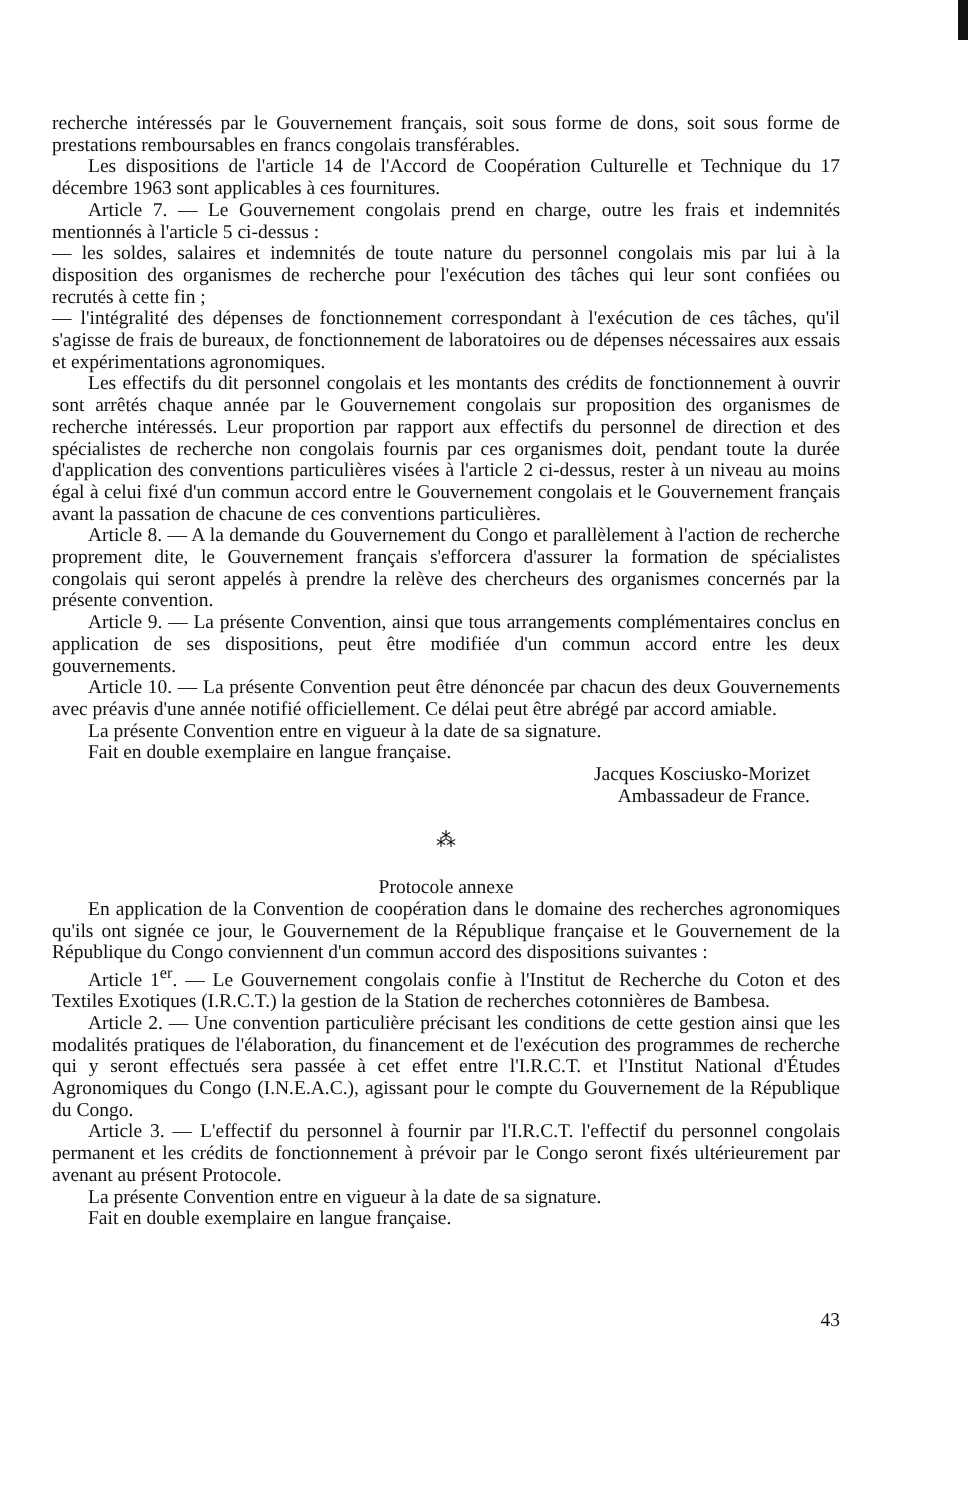recherche intéressés par le Gouvernement français, soit sous forme de dons, soit sous forme de prestations remboursables en francs congolais transférables.
Les dispositions de l'article 14 de l'Accord de Coopération Culturelle et Technique du 17 décembre 1963 sont applicables à ces fournitures.
Article 7. — Le Gouvernement congolais prend en charge, outre les frais et indemnités mentionnés à l'article 5 ci-dessus :
— les soldes, salaires et indemnités de toute nature du personnel congolais mis par lui à la disposition des organismes de recherche pour l'exécution des tâches qui leur sont confiées ou recrutés à cette fin ;
— l'intégralité des dépenses de fonctionnement correspondant à l'exécution de ces tâches, qu'il s'agisse de frais de bureaux, de fonctionnement de laboratoires ou de dépenses nécessaires aux essais et expérimentations agronomiques.
Les effectifs du dit personnel congolais et les montants des crédits de fonctionnement à ouvrir sont arrêtés chaque année par le Gouvernement congolais sur proposition des organismes de recherche intéressés. Leur proportion par rapport aux effectifs du personnel de direction et des spécialistes de recherche non congolais fournis par ces organismes doit, pendant toute la durée d'application des conventions particulières visées à l'article 2 ci-dessus, rester à un niveau au moins égal à celui fixé d'un commun accord entre le Gouvernement congolais et le Gouvernement français avant la passation de chacune de ces conventions particulières.
Article 8. — A la demande du Gouvernement du Congo et parallèlement à l'action de recherche proprement dite, le Gouvernement français s'efforcera d'assurer la formation de spécialistes congolais qui seront appelés à prendre la relève des chercheurs des organismes concernés par la présente convention.
Article 9. — La présente Convention, ainsi que tous arrangements complémentaires conclus en application de ses dispositions, peut être modifiée d'un commun accord entre les deux gouvernements.
Article 10. — La présente Convention peut être dénoncée par chacun des deux Gouvernements avec préavis d'une année notifié officiellement. Ce délai peut être abrégé par accord amiable.
La présente Convention entre en vigueur à la date de sa signature.
Fait en double exemplaire en langue française.
Jacques Kosciusko-Morizet
Ambassadeur de France.
⁂
Protocole annexe
En application de la Convention de coopération dans le domaine des recherches agronomiques qu'ils ont signée ce jour, le Gouvernement de la République française et le Gouvernement de la République du Congo conviennent d'un commun accord des dispositions suivantes :
Article 1<sup>er</sup>. — Le Gouvernement congolais confie à l'Institut de Recherche du Coton et des Textiles Exotiques (I.R.C.T.) la gestion de la Station de recherches cotonnières de Bambesa.
Article 2. — Une convention particulière précisant les conditions de cette gestion ainsi que les modalités pratiques de l'élaboration, du financement et de l'exécution des programmes de recherche qui y seront effectués sera passée à cet effet entre l'I.R.C.T. et l'Institut National d'Études Agronomiques du Congo (I.N.E.A.C.), agissant pour le compte du Gouvernement de la République du Congo.
Article 3. — L'effectif du personnel à fournir par l'I.R.C.T. l'effectif du personnel congolais permanent et les crédits de fonctionnement à prévoir par le Congo seront fixés ultérieurement par avenant au présent Protocole.
La présente Convention entre en vigueur à la date de sa signature.
Fait en double exemplaire en langue française.
43